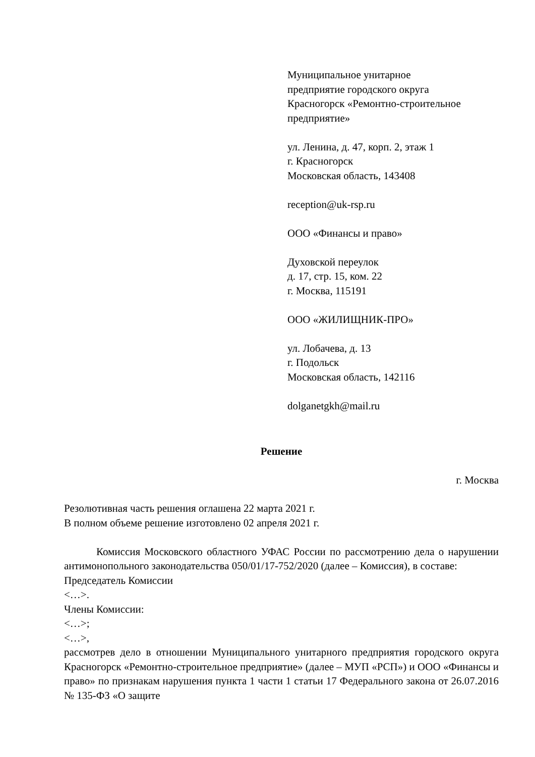Муниципальное унитарное
предприятие городского округа
Красногорск «Ремонтно-строительное
предприятие»
ул. Ленина, д. 47, корп. 2, этаж 1
г. Красногорск
Московская область, 143408
reception@uk-rsp.ru
ООО «Финансы и право»
Духовской переулок
д. 17, стр. 15, ком. 22
г. Москва, 115191
ООО «ЖИЛИЩНИК-ПРО»
ул. Лобачева, д. 13
г. Подольск
Московская область, 142116
dolganetgkh@mail.ru
Решение
г. Москва
Резолютивная часть решения оглашена 22 марта 2021 г.
В полном объеме решение изготовлено 02 апреля 2021 г.
Комиссия Московского областного УФАС России по рассмотрению дела о нарушении антимонопольного законодательства 050/01/17-752/2020 (далее – Комиссия), в составе:
Председатель Комиссии
<…>.
Члены Комиссии:
<…>;
<…>,
рассмотрев дело в отношении Муниципального унитарного предприятия городского округа Красногорск «Ремонтно-строительное предприятие» (далее – МУП «РСП») и ООО «Финансы и право» по признакам нарушения пункта 1 части 1 статьи 17 Федерального закона от 26.07.2016 № 135-ФЗ «О защите